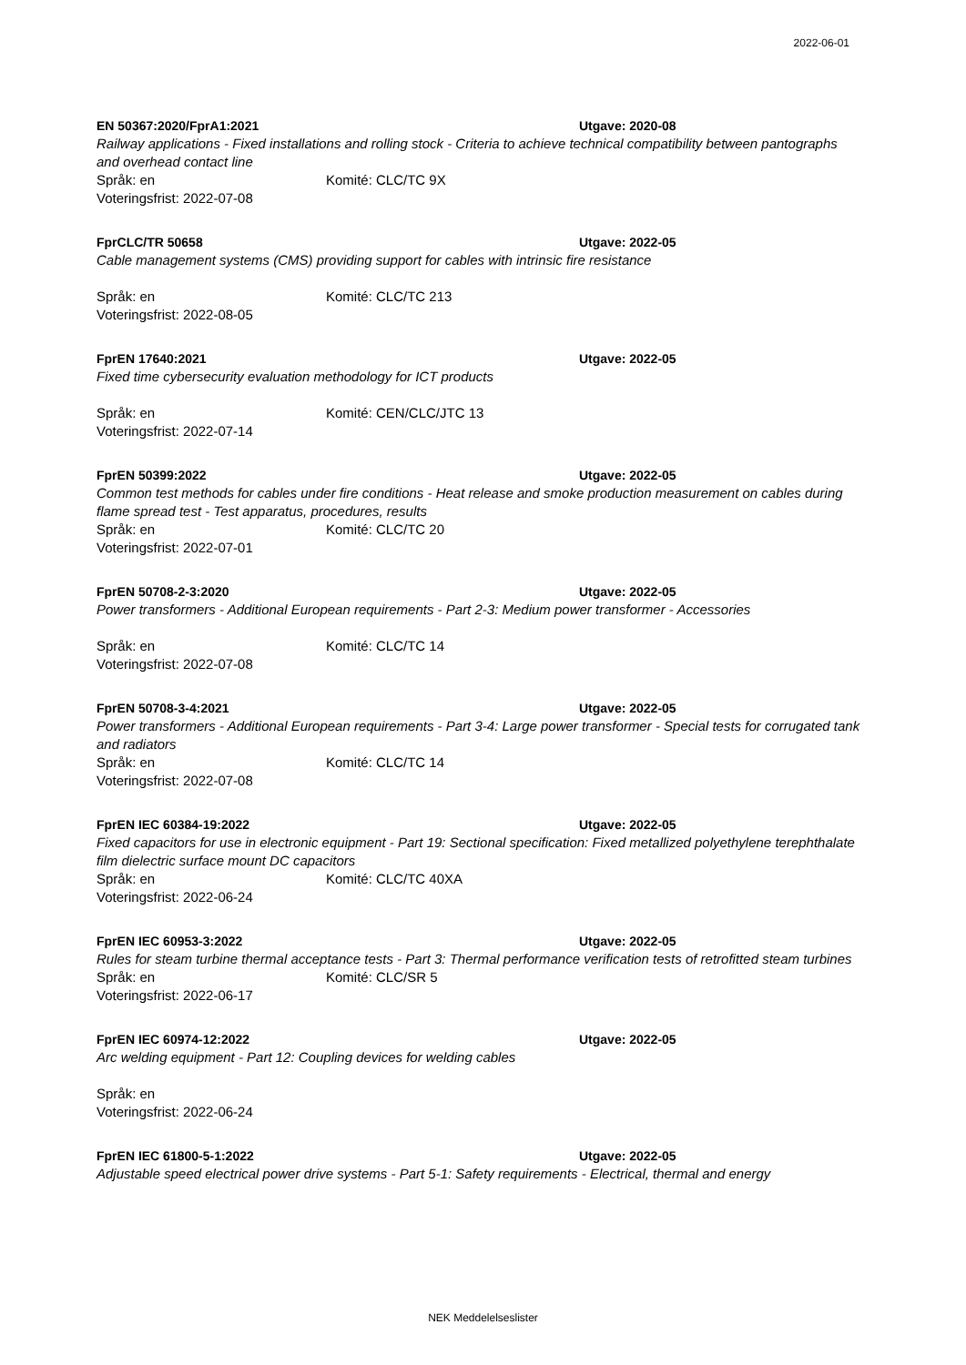2022-06-01
EN 50367:2020/FprA1:2021 Utgave: 2020-08
Railway applications - Fixed installations and rolling stock - Criteria to achieve technical compatibility between pantographs and overhead contact line
Språk: en Komité: CLC/TC 9X
Voteringsfrist: 2022-07-08
FprCLC/TR 50658 Utgave: 2022-05
Cable management systems (CMS) providing support for cables with intrinsic fire resistance
Språk: en Komité: CLC/TC 213
Voteringsfrist: 2022-08-05
FprEN 17640:2021 Utgave: 2022-05
Fixed time cybersecurity evaluation methodology for ICT products
Språk: en Komité: CEN/CLC/JTC 13
Voteringsfrist: 2022-07-14
FprEN 50399:2022 Utgave: 2022-05
Common test methods for cables under fire conditions - Heat release and smoke production measurement on cables during flame spread test - Test apparatus, procedures, results
Språk: en Komité: CLC/TC 20
Voteringsfrist: 2022-07-01
FprEN 50708-2-3:2020 Utgave: 2022-05
Power transformers - Additional European requirements - Part 2-3: Medium power transformer - Accessories
Språk: en Komité: CLC/TC 14
Voteringsfrist: 2022-07-08
FprEN 50708-3-4:2021 Utgave: 2022-05
Power transformers - Additional European requirements - Part 3-4: Large power transformer - Special tests for corrugated tank and radiators
Språk: en Komité: CLC/TC 14
Voteringsfrist: 2022-07-08
FprEN IEC 60384-19:2022 Utgave: 2022-05
Fixed capacitors for use in electronic equipment - Part 19: Sectional specification: Fixed metallized polyethylene terephthalate film dielectric surface mount DC capacitors
Språk: en Komité: CLC/TC 40XA
Voteringsfrist: 2022-06-24
FprEN IEC 60953-3:2022 Utgave: 2022-05
Rules for steam turbine thermal acceptance tests - Part 3: Thermal performance verification tests of retrofitted steam turbines
Språk: en Komité: CLC/SR 5
Voteringsfrist: 2022-06-17
FprEN IEC 60974-12:2022 Utgave: 2022-05
Arc welding equipment - Part 12: Coupling devices for welding cables
Språk: en
Voteringsfrist: 2022-06-24
FprEN IEC 61800-5-1:2022 Utgave: 2022-05
Adjustable speed electrical power drive systems - Part 5-1: Safety requirements - Electrical, thermal and energy
NEK Meddelelseslister